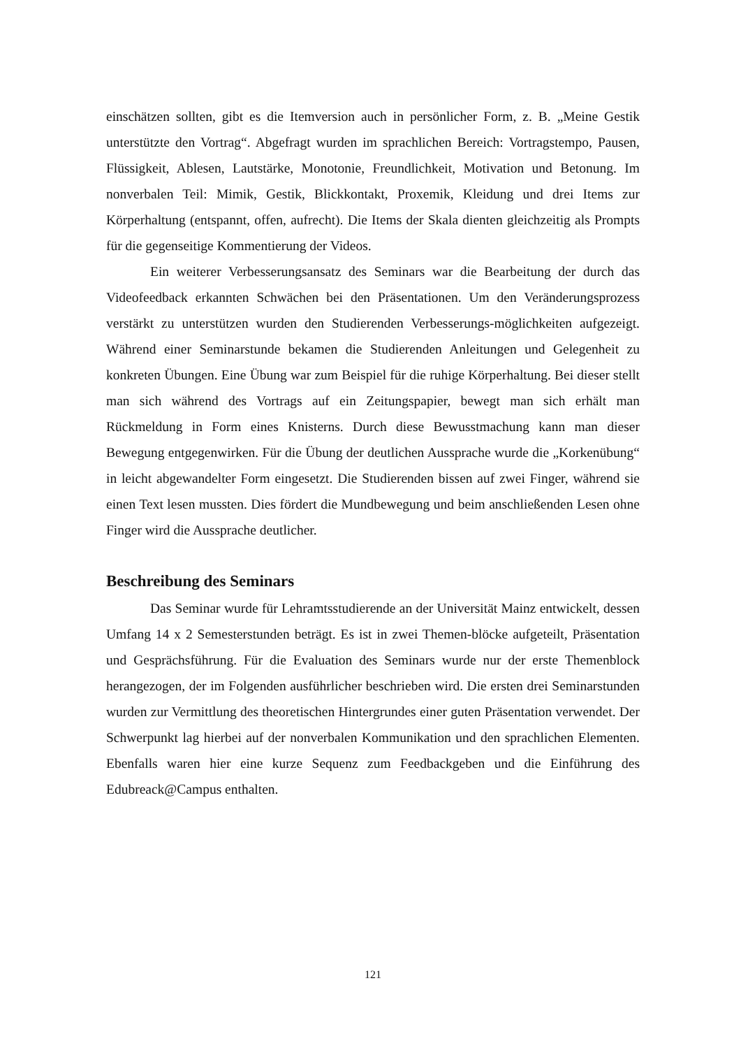einschätzen sollten, gibt es die Itemversion auch in persönlicher Form, z. B. „Meine Gestik unterstützte den Vortrag“. Abgefragt wurden im sprachlichen Bereich: Vortragstempo, Pausen, Flüssigkeit, Ablesen, Lautstärke, Monotonie, Freundlichkeit, Motivation und Betonung. Im nonverbalen Teil: Mimik, Gestik, Blickkontakt, Proxemik, Kleidung und drei Items zur Körperhaltung (entspannt, offen, aufrecht). Die Items der Skala dienten gleichzeitig als Prompts für die gegenseitige Kommentierung der Videos.
Ein weiterer Verbesserungsansatz des Seminars war die Bearbeitung der durch das Videofeedback erkannten Schwächen bei den Präsentationen. Um den Veränderungsprozess verstärkt zu unterstützen wurden den Studierenden Verbesserungs-möglichkeiten aufgezeigt. Während einer Seminarstunde bekamen die Studierenden Anleitungen und Gelegenheit zu konkreten Übungen. Eine Übung war zum Beispiel für die ruhige Körperhaltung. Bei dieser stellt man sich während des Vortrags auf ein Zeitungspapier, bewegt man sich erhält man Rückmeldung in Form eines Knisterns. Durch diese Bewusstmachung kann man dieser Bewegung entgegenwirken. Für die Übung der deutlichen Aussprache wurde die „Korkenübung“ in leicht abgewandelter Form eingesetzt. Die Studierenden bissen auf zwei Finger, während sie einen Text lesen mussten. Dies fördert die Mundbewegung und beim anschließenden Lesen ohne Finger wird die Aussprache deutlicher.
Beschreibung des Seminars
Das Seminar wurde für Lehramtsstudierende an der Universität Mainz entwickelt, dessen Umfang 14 x 2 Semesterstunden beträgt. Es ist in zwei Themen-blöcke aufgeteilt, Präsentation und Gesprächsführung. Für die Evaluation des Seminars wurde nur der erste Themenblock herangezogen, der im Folgenden ausführlicher beschrieben wird. Die ersten drei Seminarstunden wurden zur Vermittlung des theoretischen Hintergrundes einer guten Präsentation verwendet. Der Schwerpunkt lag hierbei auf der nonverbalen Kommunikation und den sprachlichen Elementen. Ebenfalls waren hier eine kurze Sequenz zum Feedbackgeben und die Einführung des Edubreack@Campus enthalten.
121